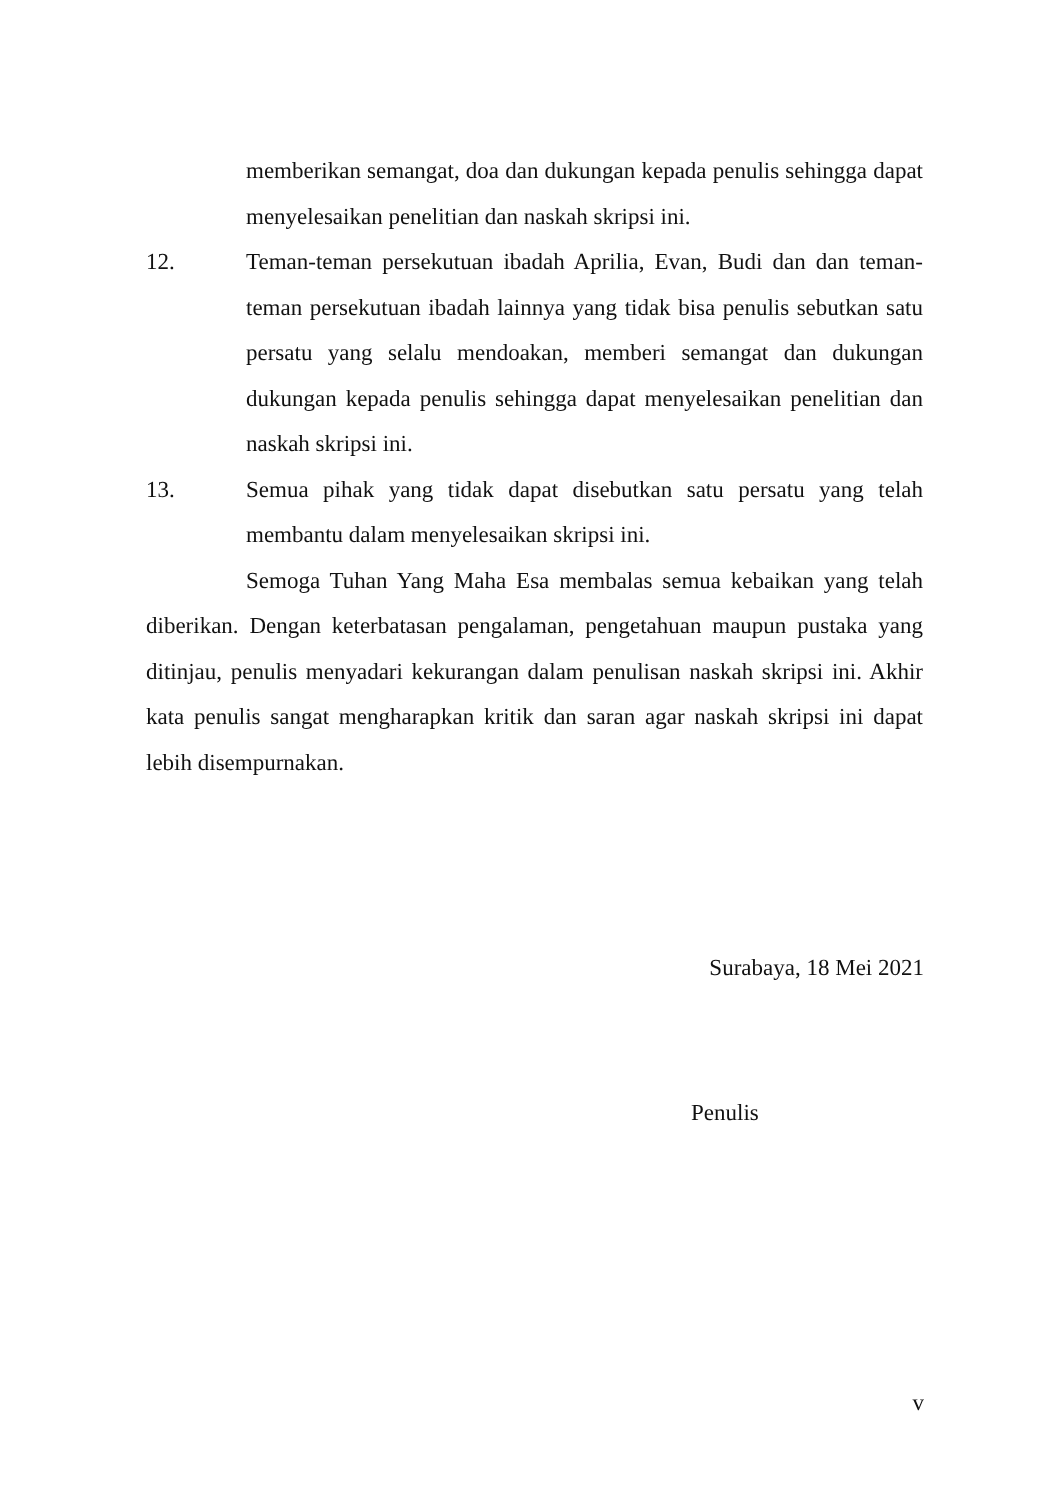memberikan semangat, doa dan dukungan kepada penulis sehingga dapat menyelesaikan penelitian dan naskah skripsi ini.
12. Teman-teman persekutuan ibadah Aprilia, Evan, Budi dan dan teman-teman persekutuan ibadah lainnya yang tidak bisa penulis sebutkan satu persatu yang selalu mendoakan, memberi semangat dan dukungan dukungan kepada penulis sehingga dapat menyelesaikan penelitian dan naskah skripsi ini.
13. Semua pihak yang tidak dapat disebutkan satu persatu yang telah membantu dalam menyelesaikan skripsi ini.
Semoga Tuhan Yang Maha Esa membalas semua kebaikan yang telah diberikan. Dengan keterbatasan pengalaman, pengetahuan maupun pustaka yang ditinjau, penulis menyadari kekurangan dalam penulisan naskah skripsi ini. Akhir kata penulis sangat mengharapkan kritik dan saran agar naskah skripsi ini dapat lebih disempurnakan.
Surabaya, 18 Mei 2021
Penulis
v